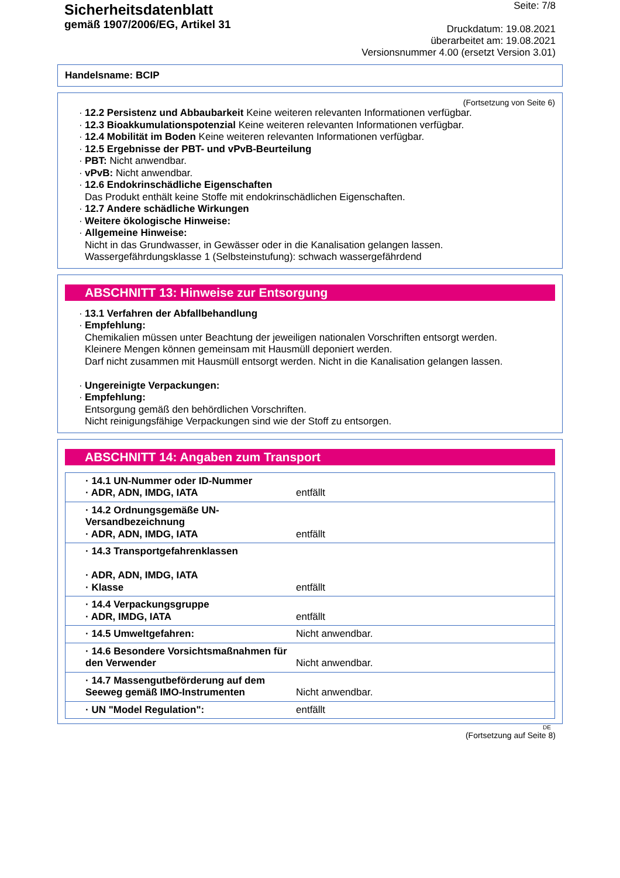Sicherheitsdatenblatt
gemäß 1907/2006/EG, Artikel 31
Seite: 7/8
Druckdatum: 19.08.2021
überarbeitet am: 19.08.2021
Versionsnummer 4.00 (ersetzt Version 3.01)
Handelsname: BCIP
(Fortsetzung von Seite 6)
· 12.2 Persistenz und Abbaubarkeit Keine weiteren relevanten Informationen verfügbar.
· 12.3 Bioakkumulationspotenzial Keine weiteren relevanten Informationen verfügbar.
· 12.4 Mobilität im Boden Keine weiteren relevanten Informationen verfügbar.
· 12.5 Ergebnisse der PBT- und vPvB-Beurteilung
· PBT: Nicht anwendbar.
· vPvB: Nicht anwendbar.
· 12.6 Endokrinschädliche Eigenschaften
Das Produkt enthält keine Stoffe mit endokrinschädlichen Eigenschaften.
· 12.7 Andere schädliche Wirkungen
· Weitere ökologische Hinweise:
· Allgemeine Hinweise:
Nicht in das Grundwasser, in Gewässer oder in die Kanalisation gelangen lassen.
Wassergefährdungsklasse 1 (Selbsteinstufung): schwach wassergefährdend
ABSCHNITT 13: Hinweise zur Entsorgung
· 13.1 Verfahren der Abfallbehandlung
· Empfehlung:
Chemikalien müssen unter Beachtung der jeweiligen nationalen Vorschriften entsorgt werden.
Kleinere Mengen können gemeinsam mit Hausmüll deponiert werden.
Darf nicht zusammen mit Hausmüll entsorgt werden. Nicht in die Kanalisation gelangen lassen.
· Ungereinigte Verpackungen:
· Empfehlung:
Entsorgung gemäß den behördlichen Vorschriften.
Nicht reinigungsfähige Verpackungen sind wie der Stoff zu entsorgen.
ABSCHNITT 14: Angaben zum Transport
| · 14.1 UN-Nummer oder ID-Nummer · ADR, ADN, IMDG, IATA | entfällt |
| · 14.2 Ordnungsgemäße UN-Versandbezeichnung · ADR, ADN, IMDG, IATA | entfällt |
| · 14.3 Transportgefahrenklassen · ADR, ADN, IMDG, IATA · Klasse | entfällt |
| · 14.4 Verpackungsgruppe · ADR, IMDG, IATA | entfällt |
| · 14.5 Umweltgefahren: | Nicht anwendbar. |
| · 14.6 Besondere Vorsichtsmaßnahmen für den Verwender | Nicht anwendbar. |
| · 14.7 Massengutbeförderung auf dem Seeweg gemäß IMO-Instrumenten | Nicht anwendbar. |
| · UN "Model Regulation": | entfällt |
DE
(Fortsetzung auf Seite 8)